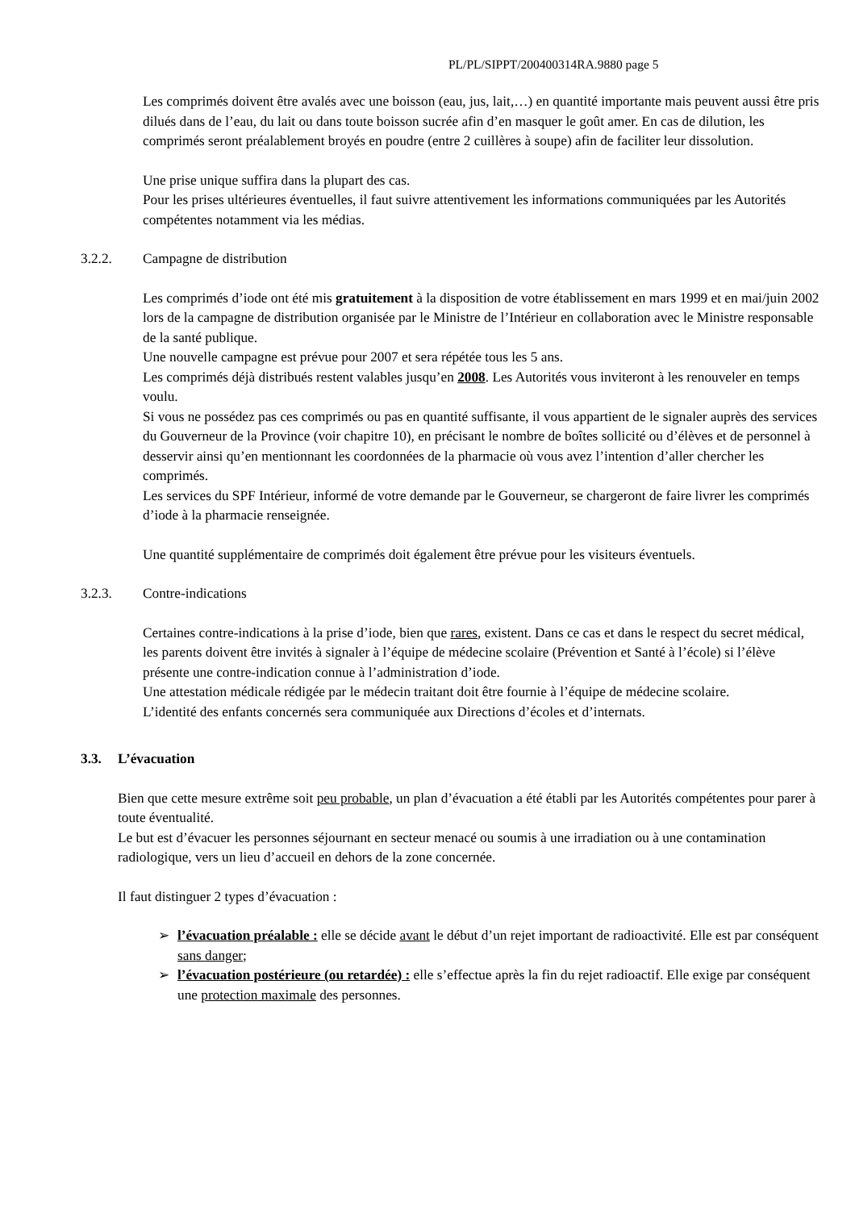PL/PL/SIPPT/200400314RA.9880 page 5
Les comprimés doivent être avalés avec une boisson (eau, jus, lait,…) en quantité importante mais peuvent aussi être pris dilués dans de l’eau, du lait ou dans toute boisson sucrée afin d’en masquer le goût amer. En cas de dilution, les comprimés seront préalablement broyés en poudre (entre 2 cuillères à soupe) afin de faciliter leur dissolution.
Une prise unique suffira dans la plupart des cas.
Pour les prises ultérieures éventuelles, il faut suivre attentivement les informations communiquées par les Autorités compétentes notamment via les médias.
3.2.2. Campagne de distribution
Les comprimés d’iode ont été mis gratuitement à la disposition de votre établissement en mars 1999 et en mai/juin 2002 lors de la campagne de distribution organisée par le Ministre de l’Intérieur en collaboration avec le Ministre responsable de la santé publique.
Une nouvelle campagne est prévue pour 2007 et sera répétée tous les 5 ans.
Les comprimés déjà distribués restent valables jusqu’en 2008. Les Autorités vous inviteront à les renouveler en temps voulu.
Si vous ne possédez pas ces comprimés ou pas en quantité suffisante, il vous appartient de le signaler auprès des services du Gouverneur de la Province (voir chapitre 10), en précisant le nombre de boîtes sollicité ou d’élèves et de personnel à desservir ainsi qu’en mentionnant les coordonnées de la pharmacie où vous avez l’intention d’aller chercher les comprimés.
Les services du SPF Intérieur, informé de votre demande par le Gouverneur, se chargeront de faire livrer les comprimés d’iode à la pharmacie renseignée.
Une quantité supplémentaire de comprimés doit également être prévue pour les visiteurs éventuels.
3.2.3. Contre-indications
Certaines contre-indications à la prise d’iode, bien que rares, existent. Dans ce cas et dans le respect du secret médical, les parents doivent être invités à signaler à l’équipe de médecine scolaire (Prévention et Santé à l’école) si l’élève présente une contre-indication connue à l’administration d’iode.
Une attestation médicale rédigée par le médecin traitant doit être fournie à l’équipe de médecine scolaire.
L’identité des enfants concernés sera communiquée aux Directions d’écoles et d’internats.
3.3. L’évacuation
Bien que cette mesure extrême soit peu probable, un plan d’évacuation a été établi par les Autorités compétentes pour parer à toute éventualité.
Le but est d’évacuer les personnes séjournant en secteur menacé ou soumis à une irradiation ou à une contamination radiologique, vers un lieu d’accueil en dehors de la zone concernée.
Il faut distinguer 2 types d’évacuation :
➢ l’évacuation préalable : elle se décide avant le début d’un rejet important de radioactivité. Elle est par conséquent sans danger;
➢ l’évacuation postérieure (ou retardée) : elle s’effectue après la fin du rejet radioactif. Elle exige par conséquent une protection maximale des personnes.